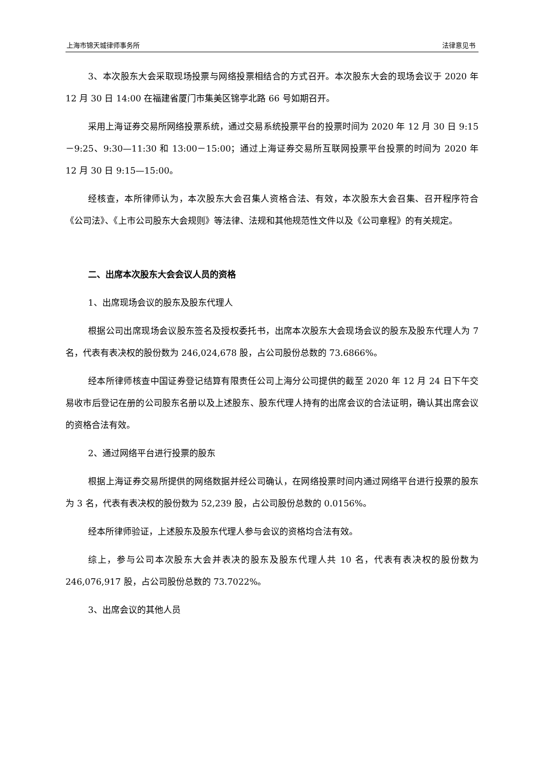上海市锦天城律师事务所 法律意见书
3、本次股东大会采取现场投票与网络投票相结合的方式召开。本次股东大会的现场会议于 2020 年 12 月 30 日 14:00 在福建省厦门市集美区锦亭北路 66 号如期召开。
采用上海证券交易所网络投票系统，通过交易系统投票平台的投票时间为 2020 年 12 月 30 日 9:15－9:25、9:30—11:30 和 13:00－15:00；通过上海证券交易所互联网投票平台投票的时间为 2020 年 12 月 30 日 9:15—15:00。
经核查，本所律师认为，本次股东大会召集人资格合法、有效，本次股东大会召集、召开程序符合《公司法》、《上市公司股东大会规则》等法律、法规和其他规范性文件以及《公司章程》的有关规定。
二、出席本次股东大会会议人员的资格
1、出席现场会议的股东及股东代理人
根据公司出席现场会议股东签名及授权委托书，出席本次股东大会现场会议的股东及股东代理人为 7 名，代表有表决权的股份数为 246,024,678 股，占公司股份总数的 73.6866%。
经本所律师核查中国证券登记结算有限责任公司上海分公司提供的截至 2020 年 12 月 24 日下午交易收市后登记在册的公司股东名册以及上述股东、股东代理人持有的出席会议的合法证明，确认其出席会议的资格合法有效。
2、通过网络平台进行投票的股东
根据上海证券交易所提供的网络数据并经公司确认，在网络投票时间内通过网络平台进行投票的股东为 3 名，代表有表决权的股份数为 52,239 股，占公司股份总数的 0.0156%。
经本所律师验证，上述股东及股东代理人参与会议的资格均合法有效。
综上，参与公司本次股东大会并表决的股东及股东代理人共 10 名，代表有表决权的股份数为 246,076,917 股，占公司股份总数的 73.7022%。
3、出席会议的其他人员